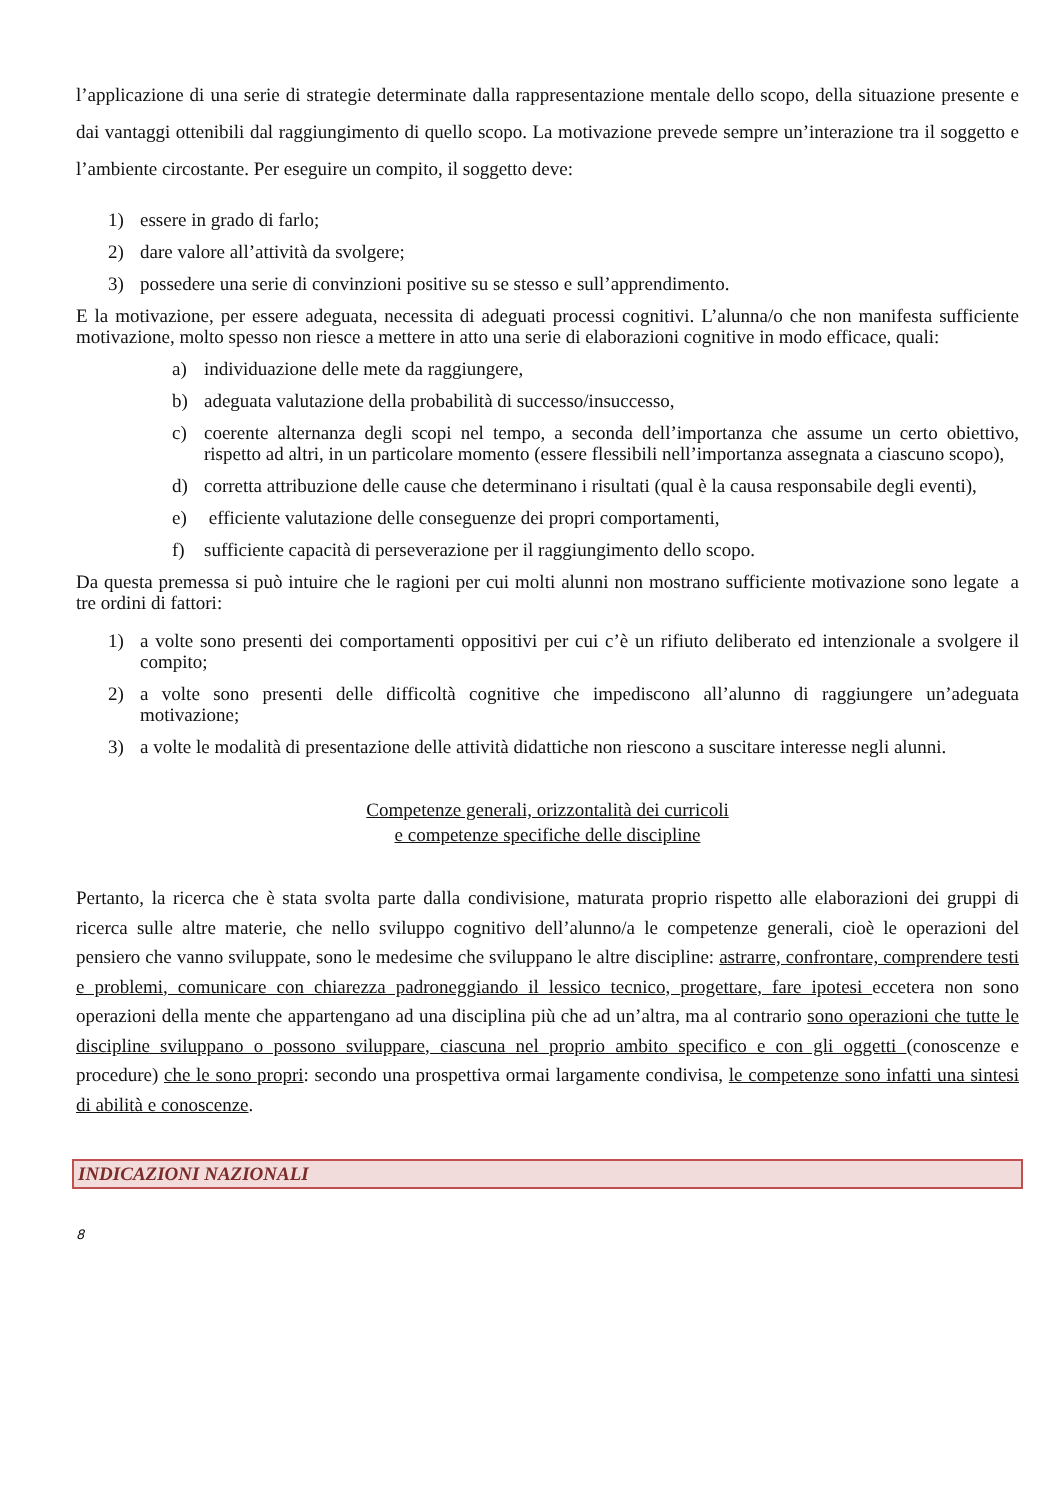l’applicazione di una serie di strategie determinate dalla rappresentazione mentale dello scopo, della situazione presente e dai vantaggi ottenibili dal raggiungimento di quello scopo. La motivazione prevede sempre un’interazione tra il soggetto e l’ambiente circostante. Per eseguire un compito, il soggetto deve:
1) essere in grado di farlo;
2) dare valore all’attività da svolgere;
3) possedere una serie di convinzioni positive su se stesso e sull’apprendimento.
E la motivazione, per essere adeguata, necessita di adeguati processi cognitivi. L’alunna/o che non manifesta sufficiente motivazione, molto spesso non riesce a mettere in atto una serie di elaborazioni cognitive in modo efficace, quali:
a) individuazione delle mete da raggiungere,
b) adeguata valutazione della probabilità di successo/insuccesso,
c) coerente alternanza degli scopi nel tempo, a seconda dell’importanza che assume un certo obiettivo, rispetto ad altri, in un particolare momento (essere flessibili nell’importanza assegnata a ciascuno scopo),
d) corretta attribuzione delle cause che determinano i risultati (qual è la causa responsabile degli eventi),
e) efficiente valutazione delle conseguenze dei propri comportamenti,
f) sufficiente capacità di perseverazione per il raggiungimento dello scopo.
Da questa premessa si può intuire che le ragioni per cui molti alunni non mostrano sufficiente motivazione sono legate a tre ordini di fattori:
1) a volte sono presenti dei comportamenti oppositivi per cui c’è un rifiuto deliberato ed intenzionale a svolgere il compito;
2) a volte sono presenti delle difficoltà cognitive che impediscono all’alunno di raggiungere un’adeguata motivazione;
3) a volte le modalità di presentazione delle attività didattiche non riescono a suscitare interesse negli alunni.
Competenze generali, orizzontalità dei curricoli
e competenze specifiche delle discipline
Pertanto, la ricerca che è stata svolta parte dalla condivisione, maturata proprio rispetto alle elaborazioni dei gruppi di ricerca sulle altre materie, che nello sviluppo cognitivo dell’alunno/a le competenze generali, cioè le operazioni del pensiero che vanno sviluppate, sono le medesime che sviluppano le altre discipline: astrarre, confrontare, comprendere testi e problemi, comunicare con chiarezza padroneggiando il lessico tecnico, progettare, fare ipotesi eccetera non sono operazioni della mente che appartengano ad una disciplina più che ad un’altra, ma al contrario sono operazioni che tutte le discipline sviluppano o possono sviluppare, ciascuna nel proprio ambito specifico e con gli oggetti (conoscenze e procedure) che le sono propri: secondo una prospettiva ormai largamente condivisa, le competenze sono infatti una sintesi di abilità e conoscenze.
INDICAZIONI NAZIONALI
8